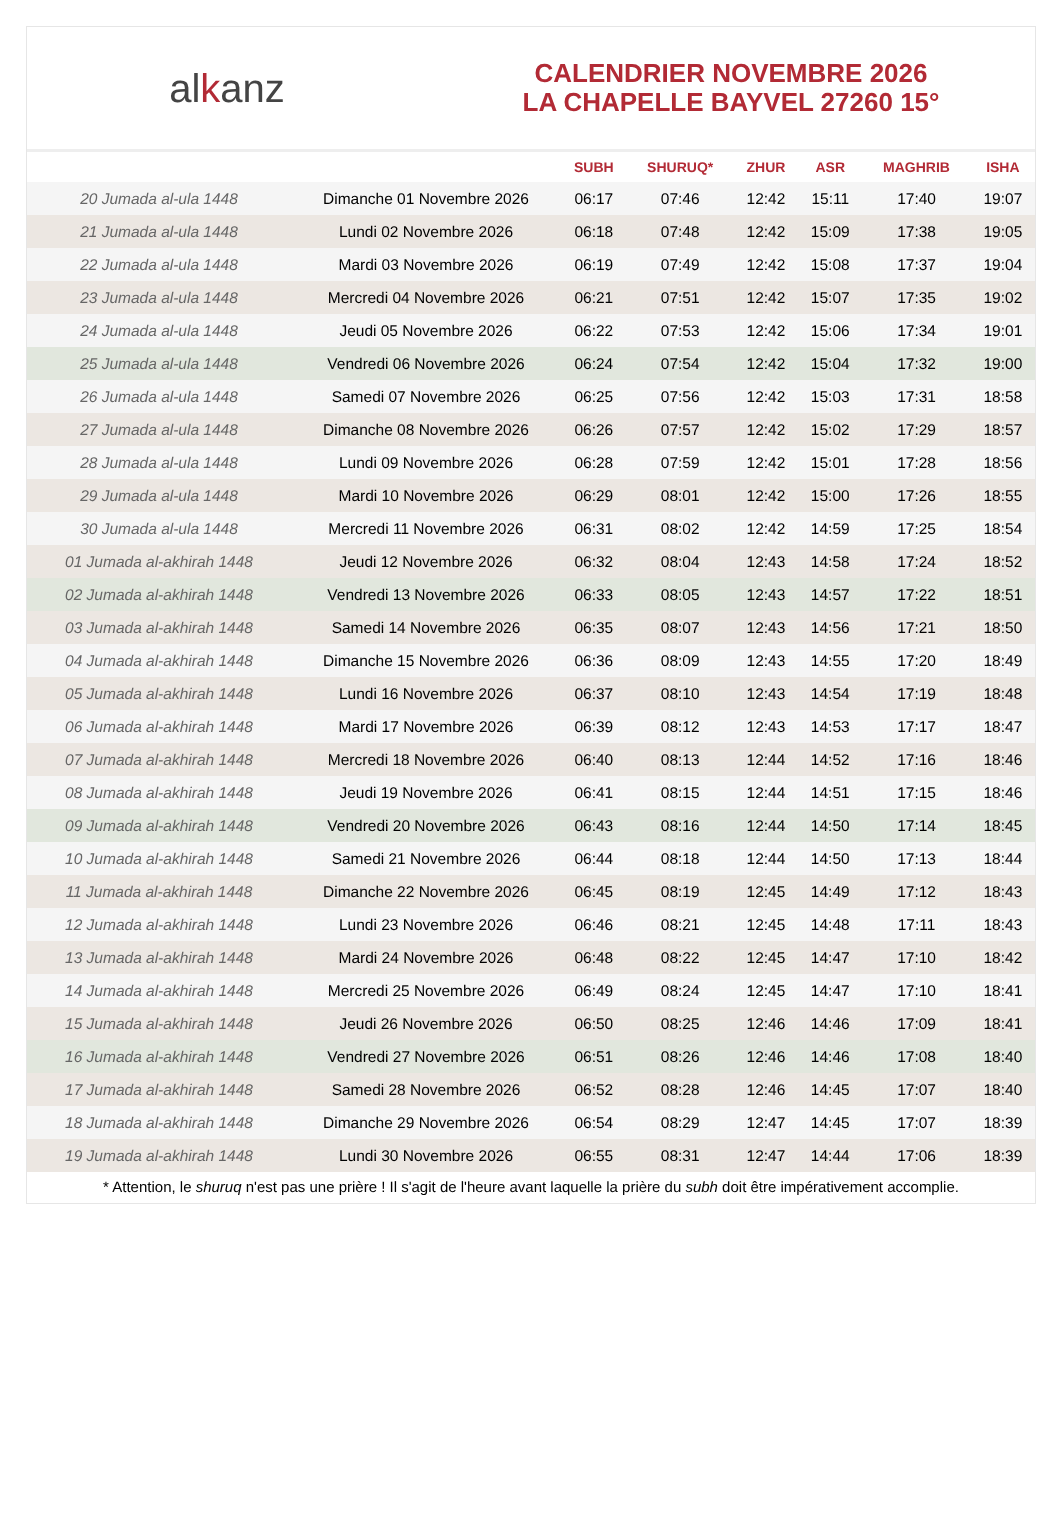al k anz
CALENDRIER NOVEMBRE 2026
LA CHAPELLE BAYVEL 27260 15°
| | | SUBH | SHURUQ* | ZHUR | ASR | MAGHRIB | ISHA |
| --- | --- | --- | --- | --- | --- | --- | --- |
| 20 Jumada al-ula 1448 | Dimanche 01 Novembre 2026 | 06:17 | 07:46 | 12:42 | 15:11 | 17:40 | 19:07 |
| 21 Jumada al-ula 1448 | Lundi 02 Novembre 2026 | 06:18 | 07:48 | 12:42 | 15:09 | 17:38 | 19:05 |
| 22 Jumada al-ula 1448 | Mardi 03 Novembre 2026 | 06:19 | 07:49 | 12:42 | 15:08 | 17:37 | 19:04 |
| 23 Jumada al-ula 1448 | Mercredi 04 Novembre 2026 | 06:21 | 07:51 | 12:42 | 15:07 | 17:35 | 19:02 |
| 24 Jumada al-ula 1448 | Jeudi 05 Novembre 2026 | 06:22 | 07:53 | 12:42 | 15:06 | 17:34 | 19:01 |
| 25 Jumada al-ula 1448 | Vendredi 06 Novembre 2026 | 06:24 | 07:54 | 12:42 | 15:04 | 17:32 | 19:00 |
| 26 Jumada al-ula 1448 | Samedi 07 Novembre 2026 | 06:25 | 07:56 | 12:42 | 15:03 | 17:31 | 18:58 |
| 27 Jumada al-ula 1448 | Dimanche 08 Novembre 2026 | 06:26 | 07:57 | 12:42 | 15:02 | 17:29 | 18:57 |
| 28 Jumada al-ula 1448 | Lundi 09 Novembre 2026 | 06:28 | 07:59 | 12:42 | 15:01 | 17:28 | 18:56 |
| 29 Jumada al-ula 1448 | Mardi 10 Novembre 2026 | 06:29 | 08:01 | 12:42 | 15:00 | 17:26 | 18:55 |
| 30 Jumada al-ula 1448 | Mercredi 11 Novembre 2026 | 06:31 | 08:02 | 12:42 | 14:59 | 17:25 | 18:54 |
| 01 Jumada al-akhirah 1448 | Jeudi 12 Novembre 2026 | 06:32 | 08:04 | 12:43 | 14:58 | 17:24 | 18:52 |
| 02 Jumada al-akhirah 1448 | Vendredi 13 Novembre 2026 | 06:33 | 08:05 | 12:43 | 14:57 | 17:22 | 18:51 |
| 03 Jumada al-akhirah 1448 | Samedi 14 Novembre 2026 | 06:35 | 08:07 | 12:43 | 14:56 | 17:21 | 18:50 |
| 04 Jumada al-akhirah 1448 | Dimanche 15 Novembre 2026 | 06:36 | 08:09 | 12:43 | 14:55 | 17:20 | 18:49 |
| 05 Jumada al-akhirah 1448 | Lundi 16 Novembre 2026 | 06:37 | 08:10 | 12:43 | 14:54 | 17:19 | 18:48 |
| 06 Jumada al-akhirah 1448 | Mardi 17 Novembre 2026 | 06:39 | 08:12 | 12:43 | 14:53 | 17:17 | 18:47 |
| 07 Jumada al-akhirah 1448 | Mercredi 18 Novembre 2026 | 06:40 | 08:13 | 12:44 | 14:52 | 17:16 | 18:46 |
| 08 Jumada al-akhirah 1448 | Jeudi 19 Novembre 2026 | 06:41 | 08:15 | 12:44 | 14:51 | 17:15 | 18:46 |
| 09 Jumada al-akhirah 1448 | Vendredi 20 Novembre 2026 | 06:43 | 08:16 | 12:44 | 14:50 | 17:14 | 18:45 |
| 10 Jumada al-akhirah 1448 | Samedi 21 Novembre 2026 | 06:44 | 08:18 | 12:44 | 14:50 | 17:13 | 18:44 |
| 11 Jumada al-akhirah 1448 | Dimanche 22 Novembre 2026 | 06:45 | 08:19 | 12:45 | 14:49 | 17:12 | 18:43 |
| 12 Jumada al-akhirah 1448 | Lundi 23 Novembre 2026 | 06:46 | 08:21 | 12:45 | 14:48 | 17:11 | 18:43 |
| 13 Jumada al-akhirah 1448 | Mardi 24 Novembre 2026 | 06:48 | 08:22 | 12:45 | 14:47 | 17:10 | 18:42 |
| 14 Jumada al-akhirah 1448 | Mercredi 25 Novembre 2026 | 06:49 | 08:24 | 12:45 | 14:47 | 17:10 | 18:41 |
| 15 Jumada al-akhirah 1448 | Jeudi 26 Novembre 2026 | 06:50 | 08:25 | 12:46 | 14:46 | 17:09 | 18:41 |
| 16 Jumada al-akhirah 1448 | Vendredi 27 Novembre 2026 | 06:51 | 08:26 | 12:46 | 14:46 | 17:08 | 18:40 |
| 17 Jumada al-akhirah 1448 | Samedi 28 Novembre 2026 | 06:52 | 08:28 | 12:46 | 14:45 | 17:07 | 18:40 |
| 18 Jumada al-akhirah 1448 | Dimanche 29 Novembre 2026 | 06:54 | 08:29 | 12:47 | 14:45 | 17:07 | 18:39 |
| 19 Jumada al-akhirah 1448 | Lundi 30 Novembre 2026 | 06:55 | 08:31 | 12:47 | 14:44 | 17:06 | 18:39 |
* Attention, le shuruq n'est pas une prière ! Il s'agit de l'heure avant laquelle la prière du subh doit être impérativement accomplie.